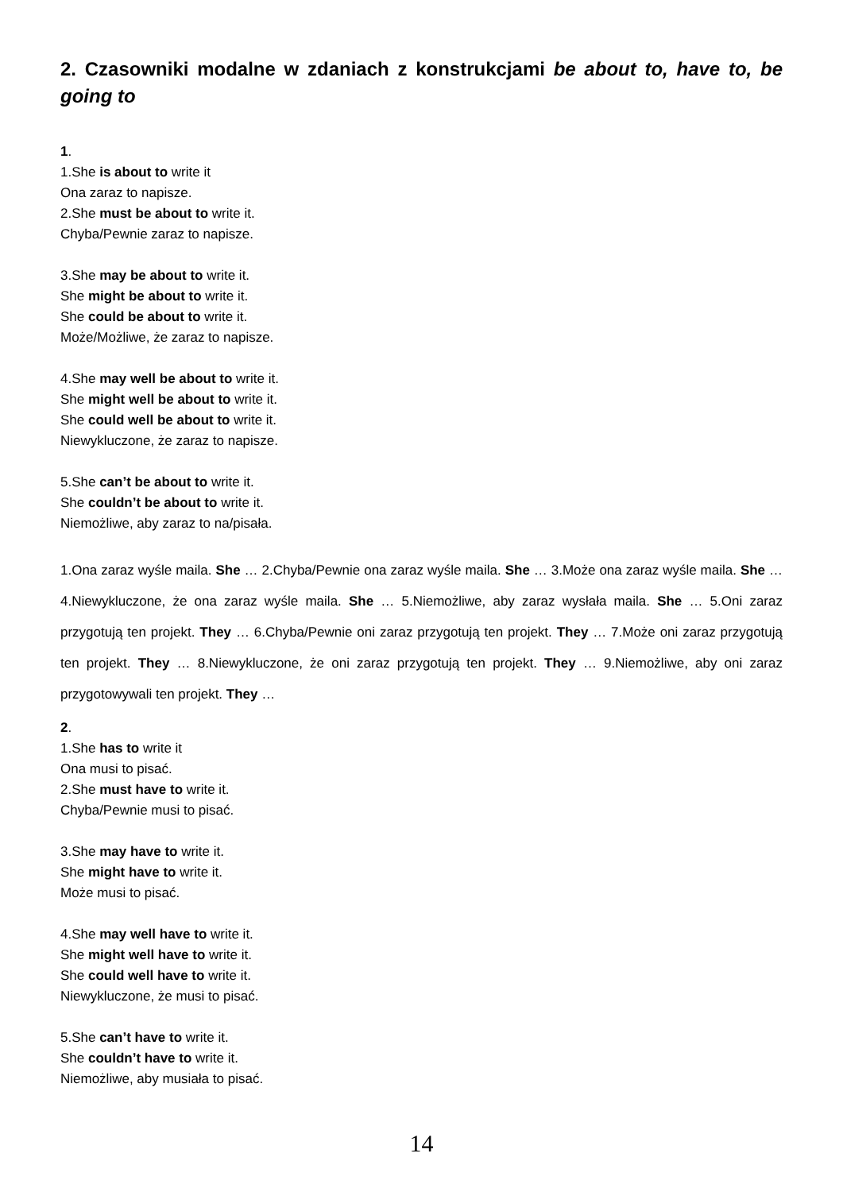2. Czasowniki modalne w zdaniach z konstrukcjami be about to, have to, be going to
1.
1.She is about to write it
Ona zaraz to napisze.
2.She must be about to write it.
Chyba/Pewnie zaraz to napisze.
3.She may be about to write it.
She might be about to write it.
She could be about to write it.
Może/Możliwe, że zaraz to napisze.
4.She may well be about to write it.
She might well be about to write it.
She could well be about to write it.
Niewykluczone, że zaraz to napisze.
5.She can’t be about to write it.
She couldn’t be about to write it.
Niemożliwe, aby zaraz to na/pisała.
1.Ona zaraz wyśle maila. She … 2.Chyba/Pewnie ona zaraz wyśle maila. She … 3.Może ona zaraz wyśle maila. She … 4.Niewykluczone, że ona zaraz wyśle maila. She … 5.Niemożliwe, aby zaraz wysłała maila. She … 5.Oni zaraz przygotują ten projekt. They … 6.Chyba/Pewnie oni zaraz przygotują ten projekt. They … 7.Może oni zaraz przygotują ten projekt. They … 8.Niewykluczone, że oni zaraz przygotują ten projekt. They … 9.Niemożliwe, aby oni zaraz przygotowywali ten projekt. They …
2.
1.She has to write it
Ona musi to pisać.
2.She must have to write it.
Chyba/Pewnie musi to pisać.
3.She may have to write it.
She might have to write it.
Może musi to pisać.
4.She may well have to write it.
She might well have to write it.
She could well have to write it.
Niewykluczone, że musi to pisać.
5.She can’t have to write it.
She couldn’t have to write it.
Niemożliwe, aby musiała to pisać.
14